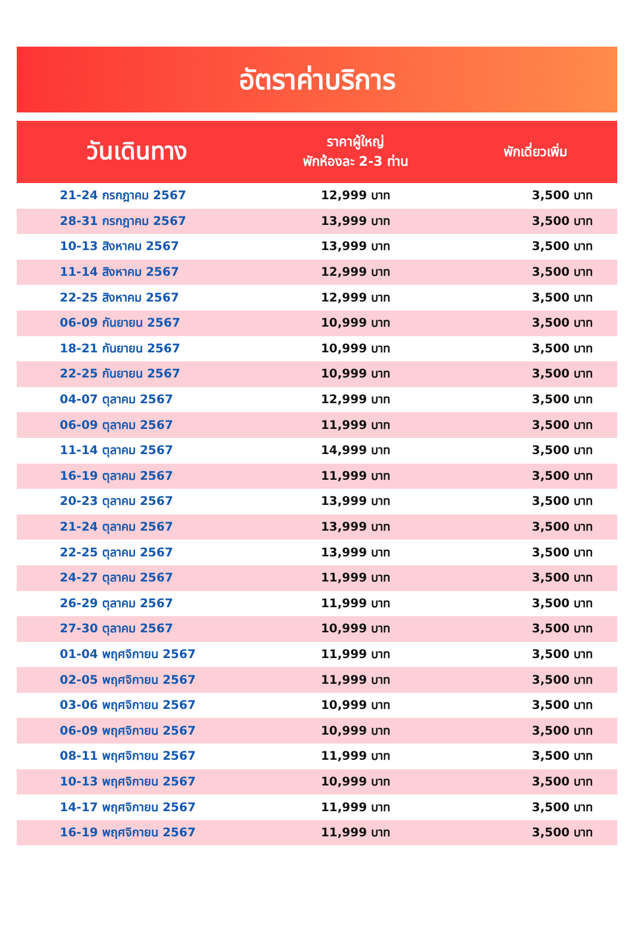อัตราค่าบริการ
| วันเดินทาง | ราคาผู้ใหญ่ พักห้องละ 2-3 ท่าน | พักเดี่ยวเพิ่ม |
| --- | --- | --- |
| 21-24 กรกฎาคม 2567 | 12,999 บาท | 3,500 บาท |
| 28-31 กรกฎาคม 2567 | 13,999 บาท | 3,500 บาท |
| 10-13 สิงหาคม 2567 | 13,999 บาท | 3,500 บาท |
| 11-14 สิงหาคม 2567 | 12,999 บาท | 3,500 บาท |
| 22-25 สิงหาคม 2567 | 12,999 บาท | 3,500 บาท |
| 06-09 กันยายน 2567 | 10,999 บาท | 3,500 บาท |
| 18-21 กันยายน 2567 | 10,999 บาท | 3,500 บาท |
| 22-25 กันยายน 2567 | 10,999 บาท | 3,500 บาท |
| 04-07 ตุลาคม 2567 | 12,999 บาท | 3,500 บาท |
| 06-09 ตุลาคม 2567 | 11,999 บาท | 3,500 บาท |
| 11-14 ตุลาคม 2567 | 14,999 บาท | 3,500 บาท |
| 16-19 ตุลาคม 2567 | 11,999 บาท | 3,500 บาท |
| 20-23 ตุลาคม 2567 | 13,999 บาท | 3,500 บาท |
| 21-24 ตุลาคม 2567 | 13,999 บาท | 3,500 บาท |
| 22-25 ตุลาคม 2567 | 13,999 บาท | 3,500 บาท |
| 24-27 ตุลาคม 2567 | 11,999 บาท | 3,500 บาท |
| 26-29 ตุลาคม 2567 | 11,999 บาท | 3,500 บาท |
| 27-30 ตุลาคม 2567 | 10,999 บาท | 3,500 บาท |
| 01-04 พฤศจิกายน 2567 | 11,999 บาท | 3,500 บาท |
| 02-05 พฤศจิกายน 2567 | 11,999 บาท | 3,500 บาท |
| 03-06 พฤศจิกายน 2567 | 10,999 บาท | 3,500 บาท |
| 06-09 พฤศจิกายน 2567 | 10,999 บาท | 3,500 บาท |
| 08-11 พฤศจิกายน 2567 | 11,999 บาท | 3,500 บาท |
| 10-13 พฤศจิกายน 2567 | 10,999 บาท | 3,500 บาท |
| 14-17 พฤศจิกายน 2567 | 11,999 บาท | 3,500 บาท |
| 16-19 พฤศจิกายน 2567 | 11,999 บาท | 3,500 บาท |